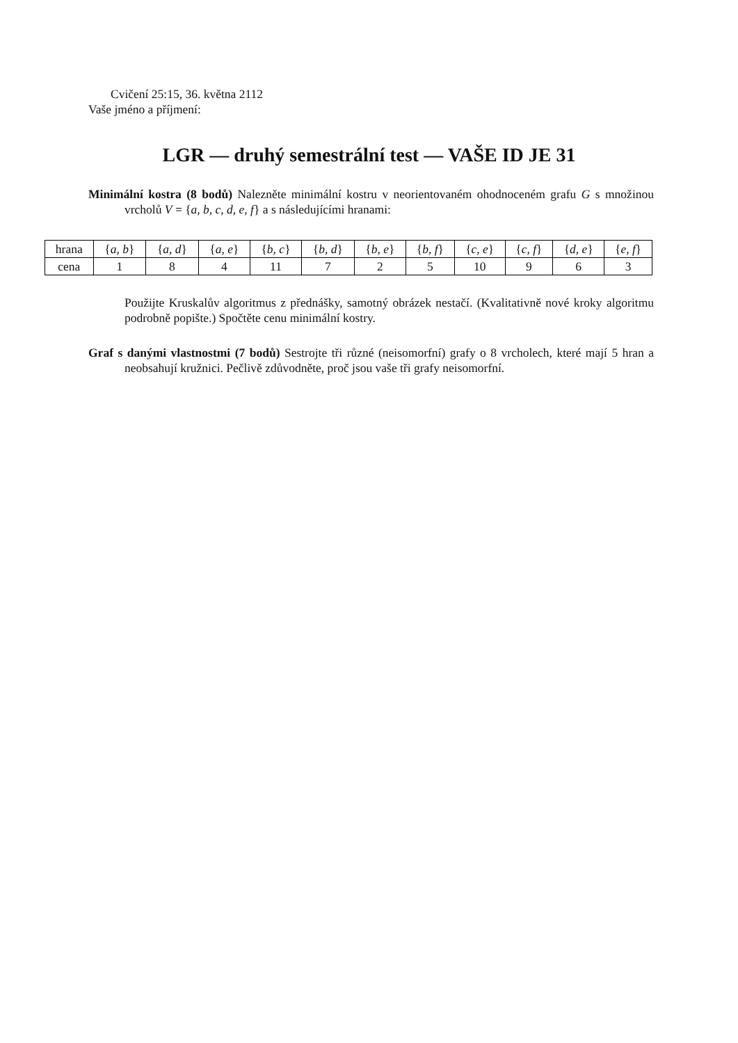Cvičení 25:15, 36. května 2112
Vaše jméno a příjmení:
LGR — druhý semestrální test — VAŠE ID JE 31
Minimální kostra (8 bodů) Nalezněte minimální kostru v neorientovaném ohodnoceném grafu G s množinou vrcholů V = {a, b, c, d, e, f} a s následujícími hranami:
| hrana | { a, b } | { a, d } | { a, e } | { b, c } | { b, d } | { b, e } | { b, f } | { c, e } | { c, f } | { d, e } | { e, f } |
| cena | 1 | 8 | 4 | 11 | 7 | 2 | 5 | 10 | 9 | 6 | 3 |
Použijte Kruskalův algoritmus z přednášky, samotný obrázek nestačí. (Kvalitativně nové kroky algoritmu podrobně popište.) Spočtěte cenu minimální kostry.
Graf s danými vlastnostmi (7 bodů) Sestrojte tři různé (neisomorfní) grafy o 8 vrcholech, které mají 5 hran a neobsahují kružnici. Pečlivě zdůvodněte, proč jsou vaše tři grafy neisomorfní.